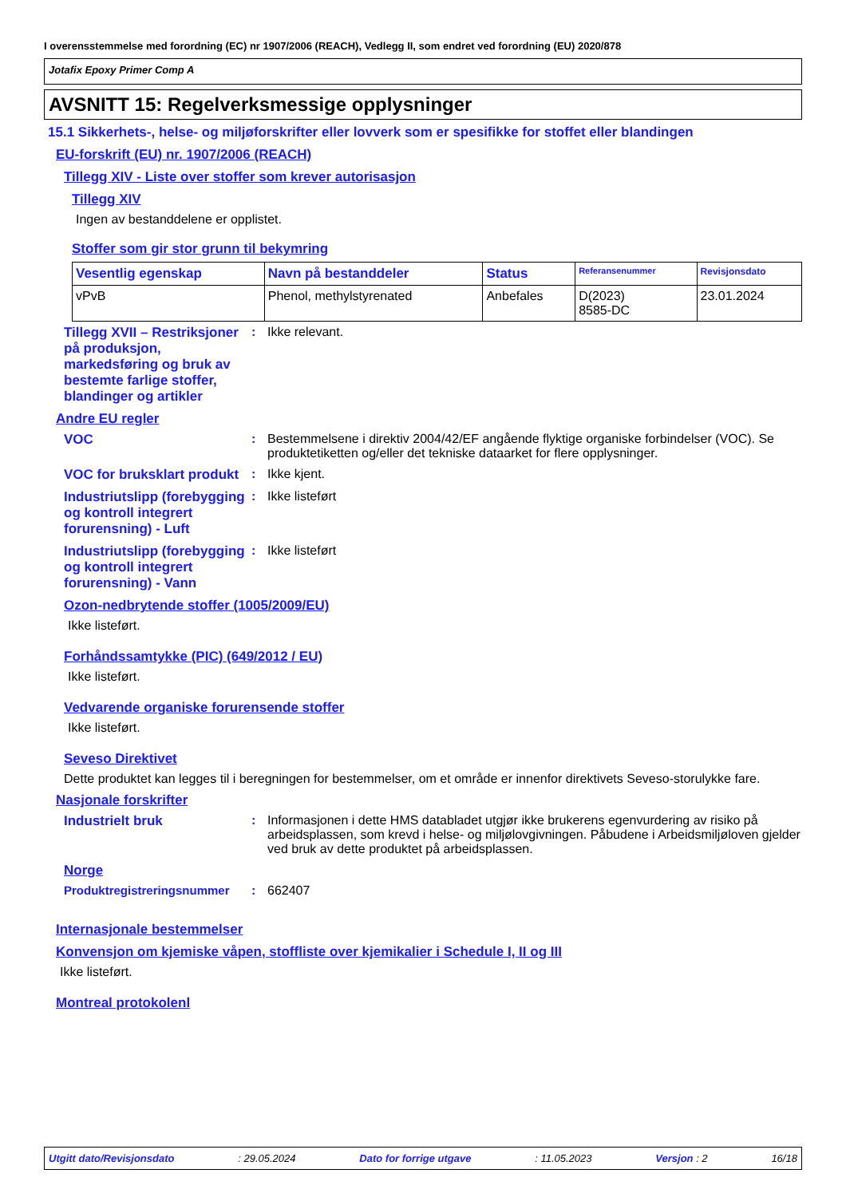I overensstemmelse med forordning (EC) nr 1907/2006 (REACH), Vedlegg II, som endret ved forordning (EU) 2020/878
Jotafix Epoxy Primer Comp A
AVSNITT 15: Regelverksmessige opplysninger
15.1 Sikkerhets-, helse- og miljøforskrifter eller lovverk som er spesifikke for stoffet eller blandingen
EU-forskrift (EU) nr. 1907/2006 (REACH)
Tillegg XIV - Liste over stoffer som krever autorisasjon
Tillegg XIV
Ingen av bestanddelene er opplistet.
Stoffer som gir stor grunn til bekymring
| Vesentlig egenskap | Navn på bestanddeler | Status | Referansenummer | Revisjonsdato |
| --- | --- | --- | --- | --- |
| vPvB | Phenol, methylstyrenated | Anbefales | D(2023) 8585-DC | 23.01.2024 |
Tillegg XVII – Restriksjoner på produksjon, markedsføring og bruk av bestemte farlige stoffer, blandinger og artikler
: Ikke relevant.
Andre EU regler
VOC : Bestemmelsene i direktiv 2004/42/EF angående flyktige organiske forbindelser (VOC). Se produktetiketten og/eller det tekniske dataarket for flere opplysninger.
VOC for bruksklart produkt
: Ikke kjent.
Industriutslipp (forebygging og kontroll integrert forurensning) - Luft
: Ikke listeført
Industriutslipp (forebygging og kontroll integrert forurensning) - Vann
: Ikke listeført
Ozon-nedbrytende stoffer (1005/2009/EU)
Ikke listeført.
Forhåndssamtykke (PIC) (649/2012 / EU)
Ikke listeført.
Vedvarende organiske forurensende stoffer
Ikke listeført.
Seveso Direktivet
Dette produktet kan legges til i beregningen for bestemmelser, om et område er innenfor direktivets Seveso-storulykke fare.
Nasjonale forskrifter
Industrielt bruk : Informasjonen i dette HMS databladet utgjør ikke brukerens egenvurdering av risiko på arbeidsplassen, som krevd i helse- og miljølovgivningen. Påbudene i Arbeidsmiljøloven gjelder ved bruk av dette produktet på arbeidsplassen.
Norge
Produktregistreringsnummer : 662407
Internasjonale bestemmelser
Konvensjon om kjemiske våpen, stoffliste over kjemikalier i Schedule I, II og III
Ikke listeført.
Montreal protokolenl
Utgitt dato/Revisjonsdato: 29.05.2024 Dato for forrige utgave: 11.05.2023 Versjon : 2 16/18